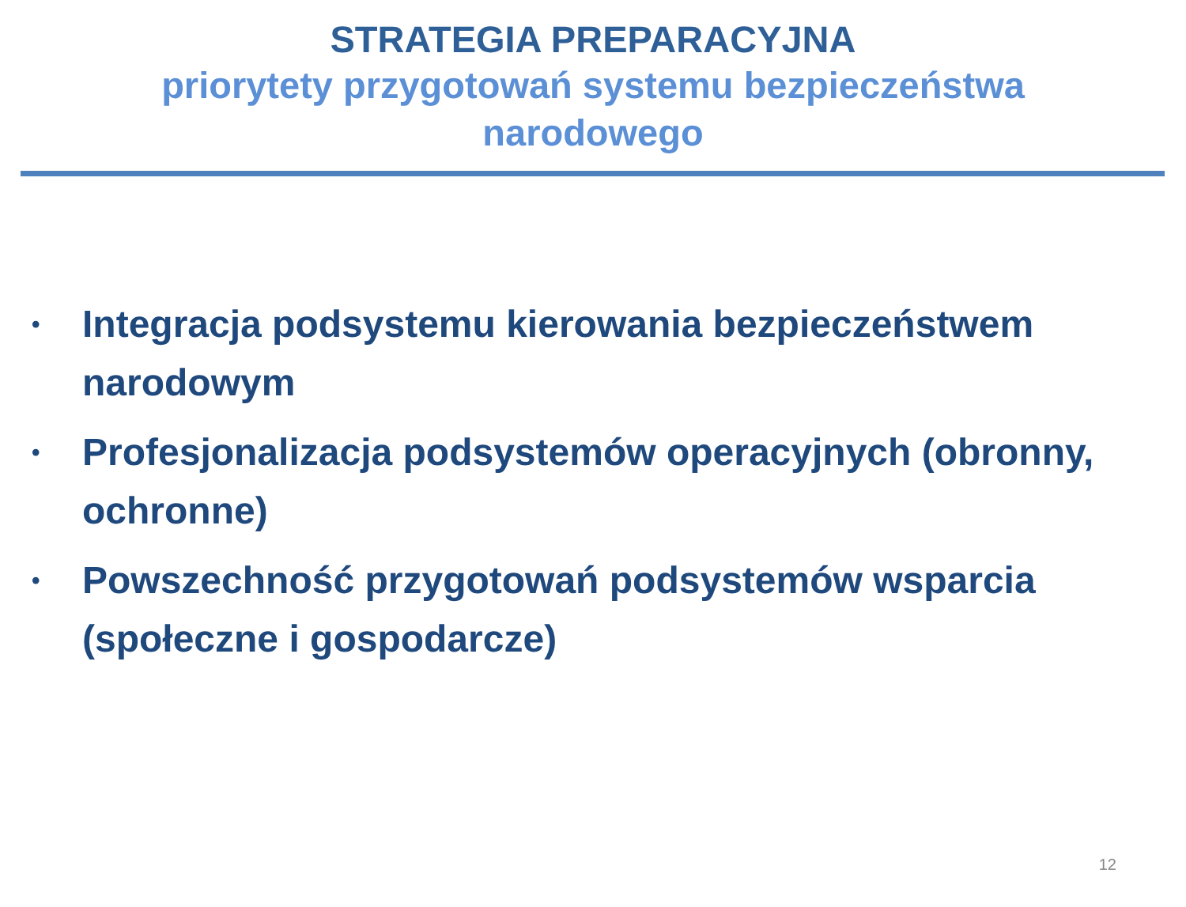STRATEGIA PREPARACYJNA
priorytety przygotowań systemu bezpieczeństwa narodowego
• Integracja podsystemu kierowania bezpieczeństwem narodowym
• Profesjonalizacja podsystemów operacyjnych (obronny, ochronne)
• Powszechność przygotowań podsystemów wsparcia (społeczne i gospodarcze)
12